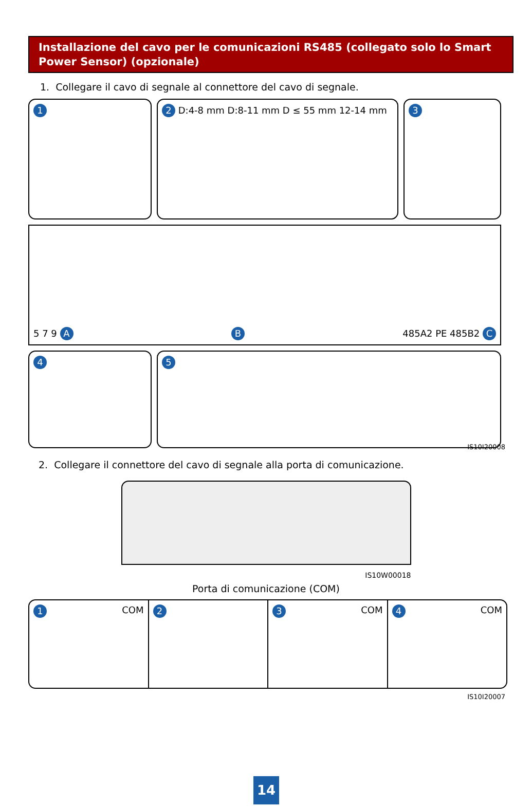Installazione del cavo per le comunicazioni RS485 (collegato solo lo Smart Power Sensor) (opzionale)
1. Collegare il cavo di segnale al connettore del cavo di segnale.
1
2 D:4-8 mm D:8-11 mm D ≤ 55 mm 12-14 mm
3
5 7 9 A B 485A2 PE 485B2 C
4
5
IS10I20008
2. Collegare il connettore del cavo di segnale alla porta di comunicazione.
IS10W00018
Porta di comunicazione (COM)
1 COM
2 3 COM
4 COM
IS10I20007
14